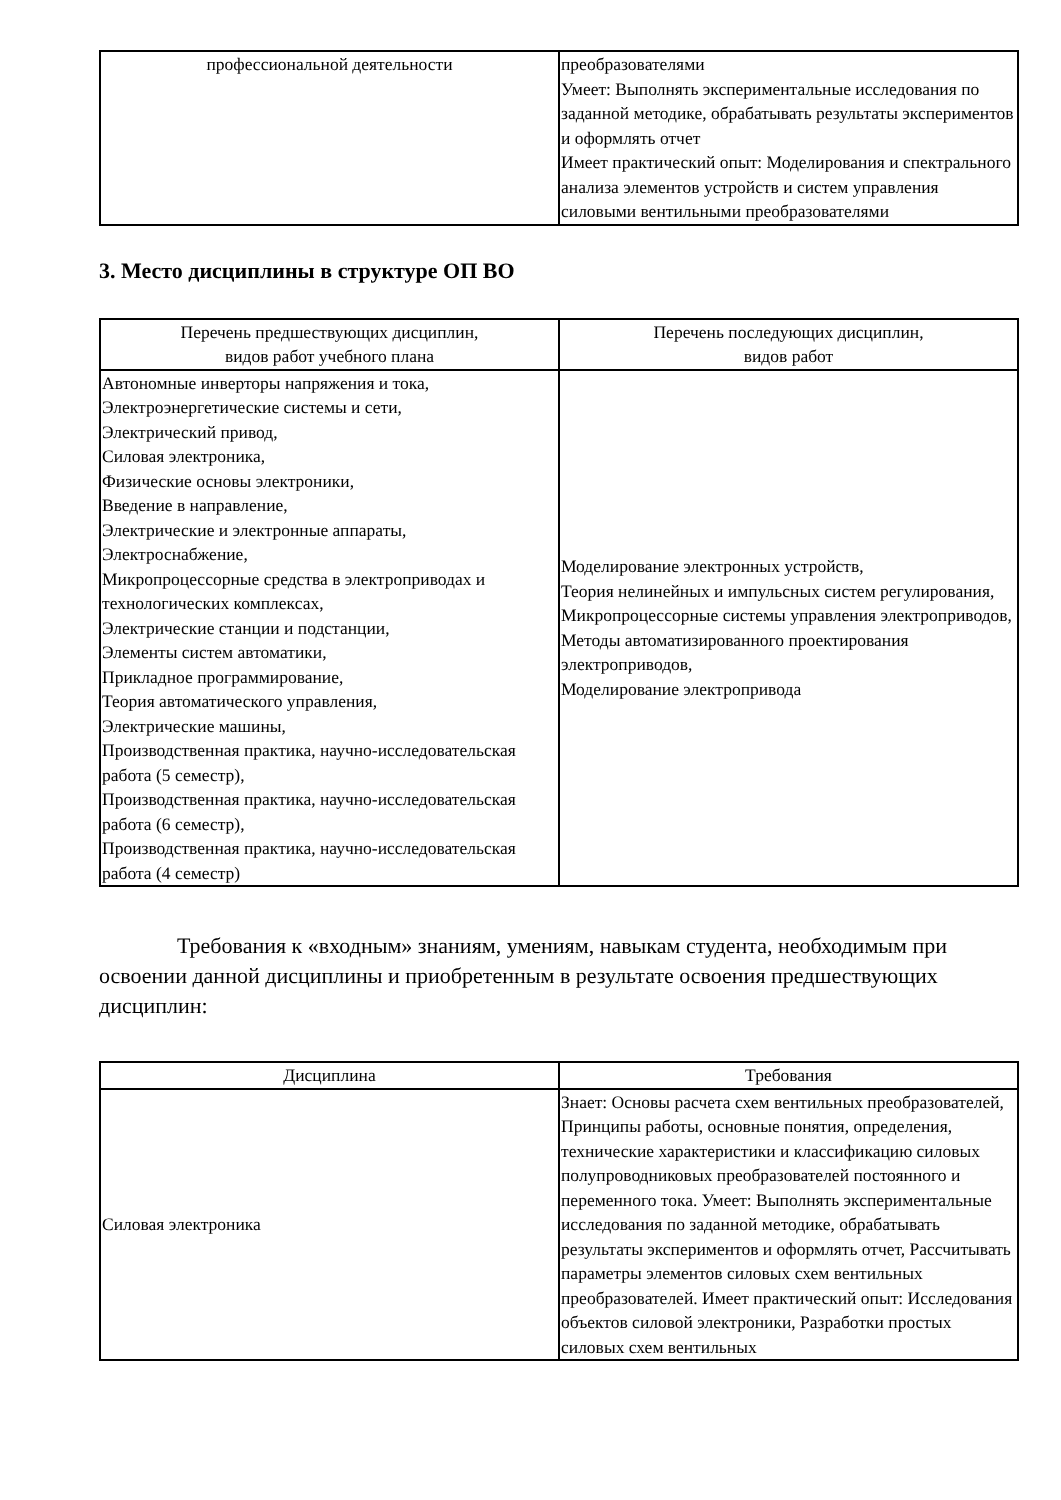| профессиональной деятельности | преобразователями Умеет: Выполнять экспериментальные исследования по заданной методике, обрабатывать результаты экспериментов и оформлять отчет Имеет практический опыт: Моделирования и спектрального анализа элементов устройств и систем управления силовыми вентильными преобразователями |
3. Место дисциплины в структуре ОП ВО
| Перечень предшествующих дисциплин, видов работ учебного плана | Перечень последующих дисциплин, видов работ |
| --- | --- |
| Автономные инверторы напряжения и тока, Электроэнергетические системы и сети, Электрический привод, Силовая электроника, Физические основы электроники, Введение в направление, Электрические и электронные аппараты, Электроснабжение, Микропроцессорные средства в электроприводах и технологических комплексах, Электрические станции и подстанции, Элементы систем автоматики, Прикладное программирование, Теория автоматического управления, Электрические машины, Производственная практика, научно-исследовательская работа (5 семестр), Производственная практика, научно-исследовательская работа (6 семестр), Производственная практика, научно-исследовательская работа (4 семестр) | Моделирование электронных устройств, Теория нелинейных и импульсных систем регулирования, Микропроцессорные системы управления электроприводов, Методы автоматизированного проектирования электроприводов, Моделирование электропривода |
Требования к «входным» знаниям, умениям, навыкам студента, необходимым при освоении данной дисциплины и приобретенным в результате освоения предшествующих дисциплин:
| Дисциплина | Требования |
| --- | --- |
| Силовая электроника | Знает: Основы расчета схем вентильных преобразователей, Принципы работы, основные понятия, определения, технические характеристики и классификацию силовых полупроводниковых преобразователей постоянного и переменного тока. Умеет: Выполнять экспериментальные исследования по заданной методике, обрабатывать результаты экспериментов и оформлять отчет, Рассчитывать параметры элементов силовых схем вентильных преобразователей. Имеет практический опыт: Исследования объектов силовой электроники, Разработки простых силовых схем вентильных |